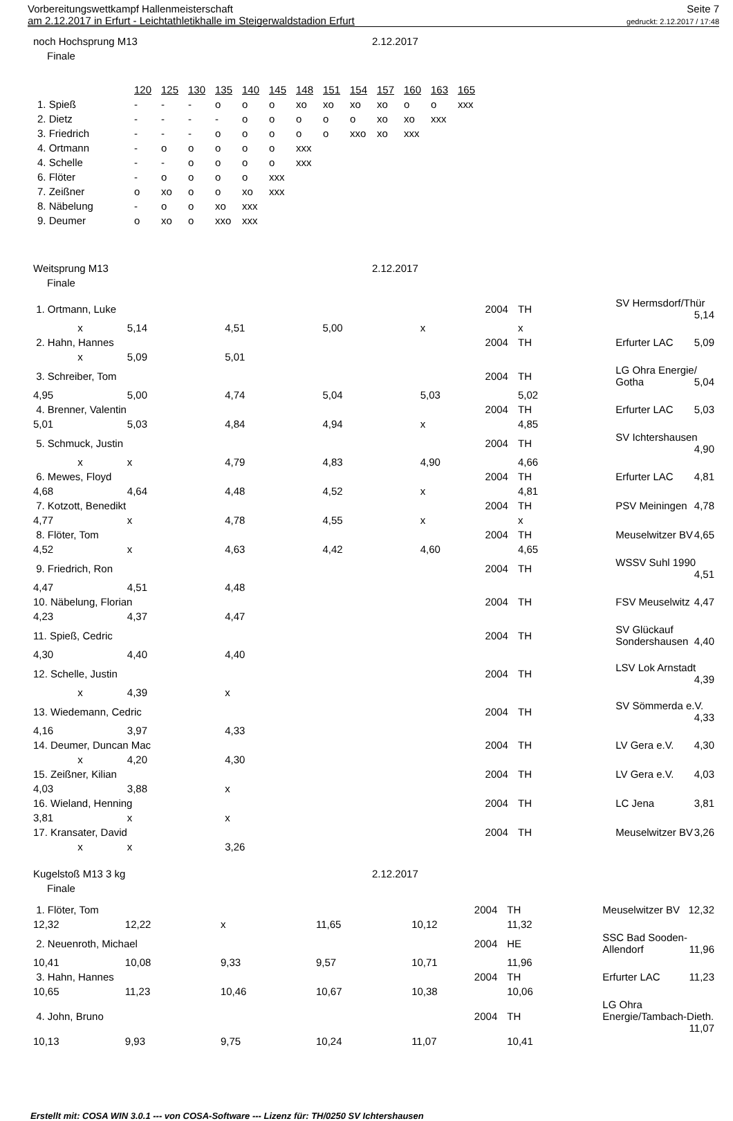Vorbereitungswettkampf Hallenmeisterschaft
am 2.12.2017 in Erfurt - Leichtathletikhalle im Steigerwaldstadion Erfurt
Seite 7
gedruckt: 2.12.2017 / 17:48
noch Hochsprung M13 2.12.2017
Finale
| | 120 | 125 | 130 | 135 | 140 | 145 | 148 | 151 | 154 | 157 | 160 | 163 | 165 |
| --- | --- | --- | --- | --- | --- | --- | --- | --- | --- | --- | --- | --- | --- |
| 1. Spieß | - | - | - | o | o | o | xo | xo | xo | xo | o | o | xxx |
| 2. Dietz | - | - | - | - | o | o | o | o | o | xo | xo | xxx | |
| 3. Friedrich | - | - | - | o | o | o | o | o | xxo | xo | xxx | | |
| 4. Ortmann | - | o | o | o | o | o | xxx | | | | | | |
| 4. Schelle | - | - | o | o | o | o | xxx | | | | | | |
| 6. Flöter | - | o | o | o | o | xxx | | | | | | | |
| 7. Zeißner | o | xo | o | o | xo | xxx | | | | | | | |
| 8. Näbelung | - | o | o | xo | xxx | | | | | | | | |
| 9. Deumer | o | xo | o | xxo | xxx | | | | | | | | |
Weitsprung M13 2.12.2017
Finale
| 1. Ortmann, Luke | | | | 2004 | TH | SV Hermsdorf/Thür 5,14 |
| x | 5,14 | 4,51 | 5,00 | x | x | |
| 2. Hahn, Hannes | | | | 2004 | TH | Erfurter LAC 5,09 |
| x | 5,09 | 5,01 | | | | |
| 3. Schreiber, Tom | | | | 2004 | TH | LG Ohra Energie/ Gotha 5,04 |
| 4,95 | 5,00 | 4,74 | 5,04 | 5,03 | 5,02 | |
| 4. Brenner, Valentin | | | | 2004 | TH | Erfurter LAC 5,03 |
| 5,01 | 5,03 | 4,84 | 4,94 | x | 4,85 | |
| 5. Schmuck, Justin | | | | 2004 | TH | SV Ichtershausen 4,90 |
| x | x | 4,79 | 4,83 | 4,90 | 4,66 | |
| 6. Mewes, Floyd | | | | 2004 | TH | Erfurter LAC 4,81 |
| 4,68 | 4,64 | 4,48 | 4,52 | x | 4,81 | |
| 7. Kotzott, Benedikt | | | | 2004 | TH | PSV Meiningen 4,78 |
| 4,77 | x | 4,78 | 4,55 | x | x | |
| 8. Flöter, Tom | | | | 2004 | TH | Meuselwitzer BV 4,65 |
| 4,52 | x | 4,63 | 4,42 | 4,60 | 4,65 | |
| 9. Friedrich, Ron | | | | 2004 | TH | WSSV Suhl 1990 4,51 |
| 4,47 | 4,51 | 4,48 | | | | |
| 10. Näbelung, Florian | | | | 2004 | TH | FSV Meuselwitz 4,47 |
| 4,23 | 4,37 | 4,47 | | | | |
| 11. Spieß, Cedric | | | | 2004 | TH | SV Glückauf Sondershausen 4,40 |
| 4,30 | 4,40 | 4,40 | | | | |
| 12. Schelle, Justin | | | | 2004 | TH | LSV Lok Arnstadt 4,39 |
| x | 4,39 | x | | | | |
| 13. Wiedemann, Cedric | | | | 2004 | TH | SV Sömmerda e.V. 4,33 |
| 4,16 | 3,97 | 4,33 | | | | |
| 14. Deumer, Duncan Mac | | | | 2004 | TH | LV Gera e.V. 4,30 |
| x | 4,20 | 4,30 | | | | |
| 15. Zeißner, Kilian | | | | 2004 | TH | LV Gera e.V. 4,03 |
| 4,03 | 3,88 | x | | | | |
| 16. Wieland, Henning | | | | 2004 | TH | LC Jena 3,81 |
| 3,81 | x | x | | | | |
| 17. Kransater, David | | | | 2004 | TH | Meuselwitzer BV 3,26 |
| x | x | 3,26 | | | | |
Kugelstoß M13 3 kg 2.12.2017
Finale
| 1. Flöter, Tom | | | | 2004 | TH | Meuselwitzer BV 12,32 |
| 12,32 | 12,22 | x | 11,65 | 10,12 | 11,32 | |
| 2. Neuenroth, Michael | | | | 2004 | HE | SSC Bad Sooden-Allendorf 11,96 |
| 10,41 | 10,08 | 9,33 | 9,57 | 10,71 | 11,96 | |
| 3. Hahn, Hannes | | | | 2004 | TH | Erfurter LAC 11,23 |
| 10,65 | 11,23 | 10,46 | 10,67 | 10,38 | 10,06 | |
| 4. John, Bruno | | | | 2004 | TH | LG Ohra Energie/Tambach-Dieth. 11,07 |
| 10,13 | 9,93 | 9,75 | 10,24 | 11,07 | 10,41 | |
Erstellt mit: COSA WIN 3.0.1 --- von COSA-Software --- Lizenz für: TH/0250 SV Ichtershausen